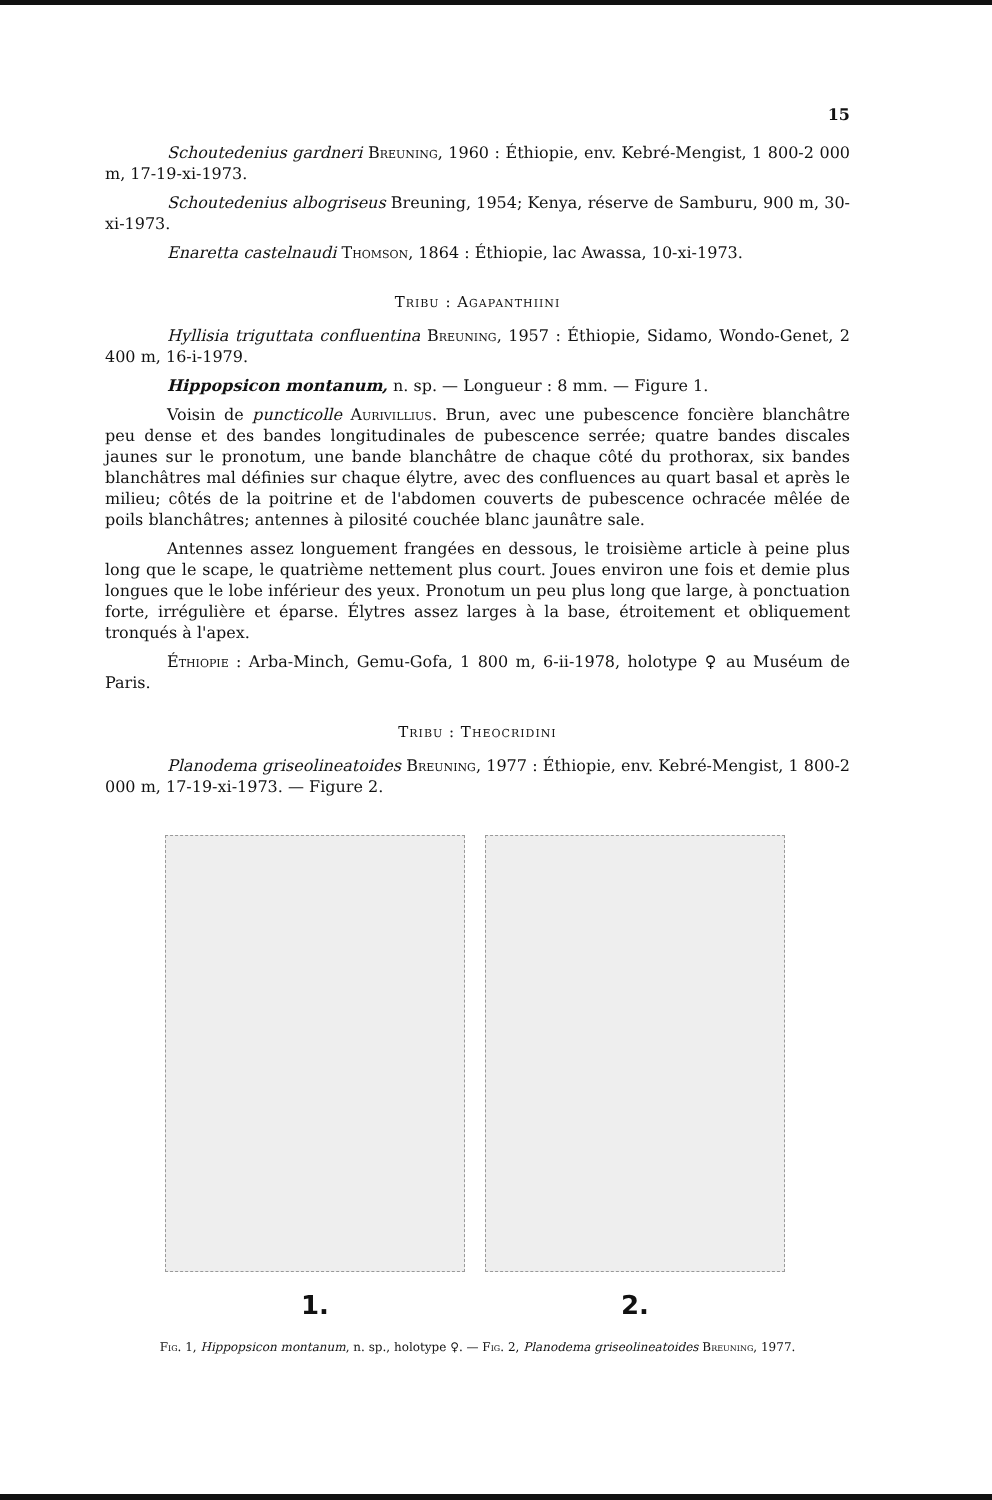15
Schoutedenius gardneri Breuning, 1960 : Éthiopie, env. Kebré-Mengist, 1 800-2 000 m, 17-19-xi-1973.
Schoutedenius albogriseus Breuning, 1954; Kenya, réserve de Samburu, 900 m, 30-xi-1973.
Enaretta castelnaudi Thomson, 1864 : Éthiopie, lac Awassa, 10-xi-1973.
Tribu : Agapanthiini
Hyllisia triguttata confluentina Breuning, 1957 : Éthiopie, Sidamo, Wondo-Genet, 2 400 m, 16-i-1979.
Hippopsicon montanum, n. sp. — Longueur : 8 mm. — Figure 1.
Voisin de puncticolle Aurivillius. Brun, avec une pubescence foncière blanchâtre peu dense et des bandes longitudinales de pubescence serrée; quatre bandes discales jaunes sur le pronotum, une bande blanchâtre de chaque côté du prothorax, six bandes blanchâtres mal définies sur chaque élytre, avec des confluences au quart basal et après le milieu; côtés de la poitrine et de l'abdomen couverts de pubescence ochracée mêlée de poils blanchâtres; antennes à pilosité couchée blanc jaunâtre sale.
Antennes assez longuement frangées en dessous, le troisième article à peine plus long que le scape, le quatrième nettement plus court. Joues environ une fois et demie plus longues que le lobe inférieur des yeux. Pronotum un peu plus long que large, à ponctuation forte, irrégulière et éparse. Élytres assez larges à la base, étroitement et obliquement tronqués à l'apex.
Éthiopie : Arba-Minch, Gemu-Gofa, 1 800 m, 6-ii-1978, holotype ♀ au Muséum de Paris.
Tribu : Theocridini
Planodema griseolineatoides Breuning, 1977 : Éthiopie, env. Kebré-Mengist, 1 800-2 000 m, 17-19-xi-1973. — Figure 2.
1. 2.
Fig. 1, Hippopsicon montanum, n. sp., holotype ♀. — Fig. 2, Planodema griseolineatoides Breuning, 1977.